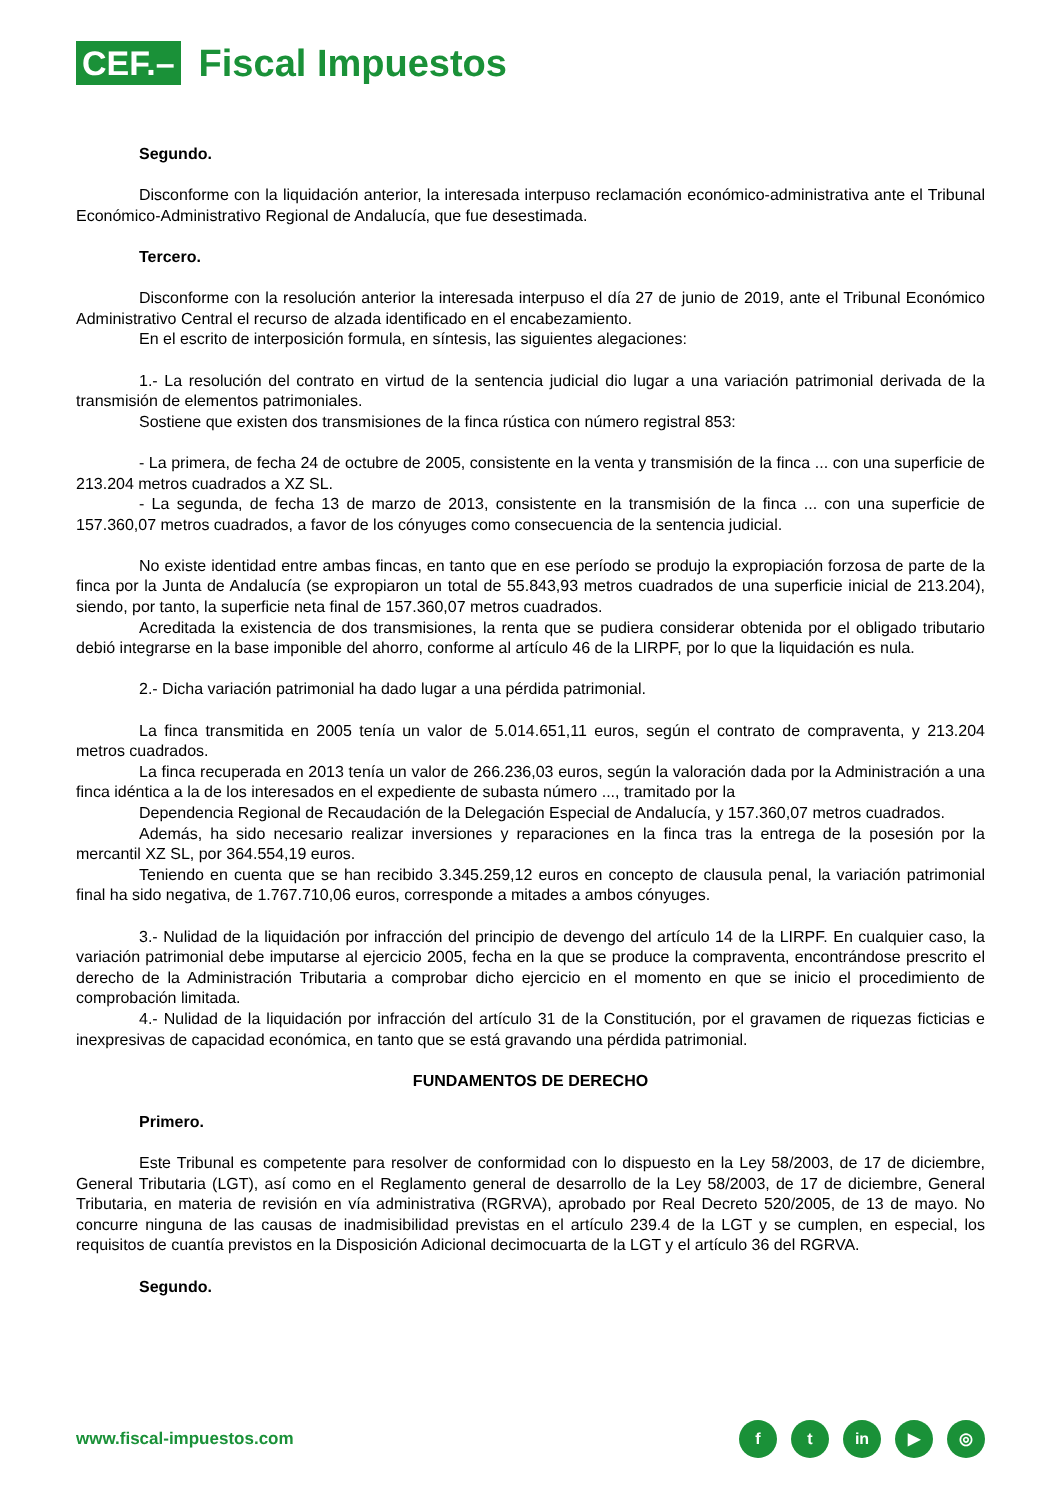CEF.–
Fiscal Impuestos
Segundo.
Disconforme con la liquidación anterior, la interesada interpuso reclamación económico-administrativa ante el Tribunal Económico-Administrativo Regional de Andalucía, que fue desestimada.
Tercero.
Disconforme con la resolución anterior la interesada interpuso el día 27 de junio de 2019, ante el Tribunal Económico Administrativo Central el recurso de alzada identificado en el encabezamiento.
En el escrito de interposición formula, en síntesis, las siguientes alegaciones:
1.- La resolución del contrato en virtud de la sentencia judicial dio lugar a una variación patrimonial derivada de la transmisión de elementos patrimoniales.
Sostiene que existen dos transmisiones de la finca rústica con número registral 853:
- La primera, de fecha 24 de octubre de 2005, consistente en la venta y transmisión de la finca ... con una superficie de 213.204 metros cuadrados a XZ SL.
- La segunda, de fecha 13 de marzo de 2013, consistente en la transmisión de la finca ... con una superficie de 157.360,07 metros cuadrados, a favor de los cónyuges como consecuencia de la sentencia judicial.
No existe identidad entre ambas fincas, en tanto que en ese período se produjo la expropiación forzosa de parte de la finca por la Junta de Andalucía (se expropiaron un total de 55.843,93 metros cuadrados de una superficie inicial de 213.204), siendo, por tanto, la superficie neta final de 157.360,07 metros cuadrados.
Acreditada la existencia de dos transmisiones, la renta que se pudiera considerar obtenida por el obligado tributario debió integrarse en la base imponible del ahorro, conforme al artículo 46 de la LIRPF, por lo que la liquidación es nula.
2.- Dicha variación patrimonial ha dado lugar a una pérdida patrimonial.
La finca transmitida en 2005 tenía un valor de 5.014.651,11 euros, según el contrato de compraventa, y 213.204 metros cuadrados.
La finca recuperada en 2013 tenía un valor de 266.236,03 euros, según la valoración dada por la Administración a una finca idéntica a la de los interesados en el expediente de subasta número ..., tramitado por la
Dependencia Regional de Recaudación de la Delegación Especial de Andalucía, y 157.360,07 metros cuadrados.
Además, ha sido necesario realizar inversiones y reparaciones en la finca tras la entrega de la posesión por la mercantil XZ SL, por 364.554,19 euros.
Teniendo en cuenta que se han recibido 3.345.259,12 euros en concepto de clausula penal, la variación patrimonial final ha sido negativa, de 1.767.710,06 euros, corresponde a mitades a ambos cónyuges.
3.- Nulidad de la liquidación por infracción del principio de devengo del artículo 14 de la LIRPF. En cualquier caso, la variación patrimonial debe imputarse al ejercicio 2005, fecha en la que se produce la compraventa, encontrándose prescrito el derecho de la Administración Tributaria a comprobar dicho ejercicio en el momento en que se inicio el procedimiento de comprobación limitada.
4.- Nulidad de la liquidación por infracción del artículo 31 de la Constitución, por el gravamen de riquezas ficticias e inexpresivas de capacidad económica, en tanto que se está gravando una pérdida patrimonial.
FUNDAMENTOS DE DERECHO
Primero.
Este Tribunal es competente para resolver de conformidad con lo dispuesto en la Ley 58/2003, de 17 de diciembre, General Tributaria (LGT), así como en el Reglamento general de desarrollo de la Ley 58/2003, de 17 de diciembre, General Tributaria, en materia de revisión en vía administrativa (RGRVA), aprobado por Real Decreto 520/2005, de 13 de mayo. No concurre ninguna de las causas de inadmisibilidad previstas en el artículo 239.4 de la LGT y se cumplen, en especial, los requisitos de cuantía previstos en la Disposición Adicional decimocuarta de la LGT y el artículo 36 del RGRVA.
Segundo.
www.fiscal-impuestos.com
ft in ▶ ◎